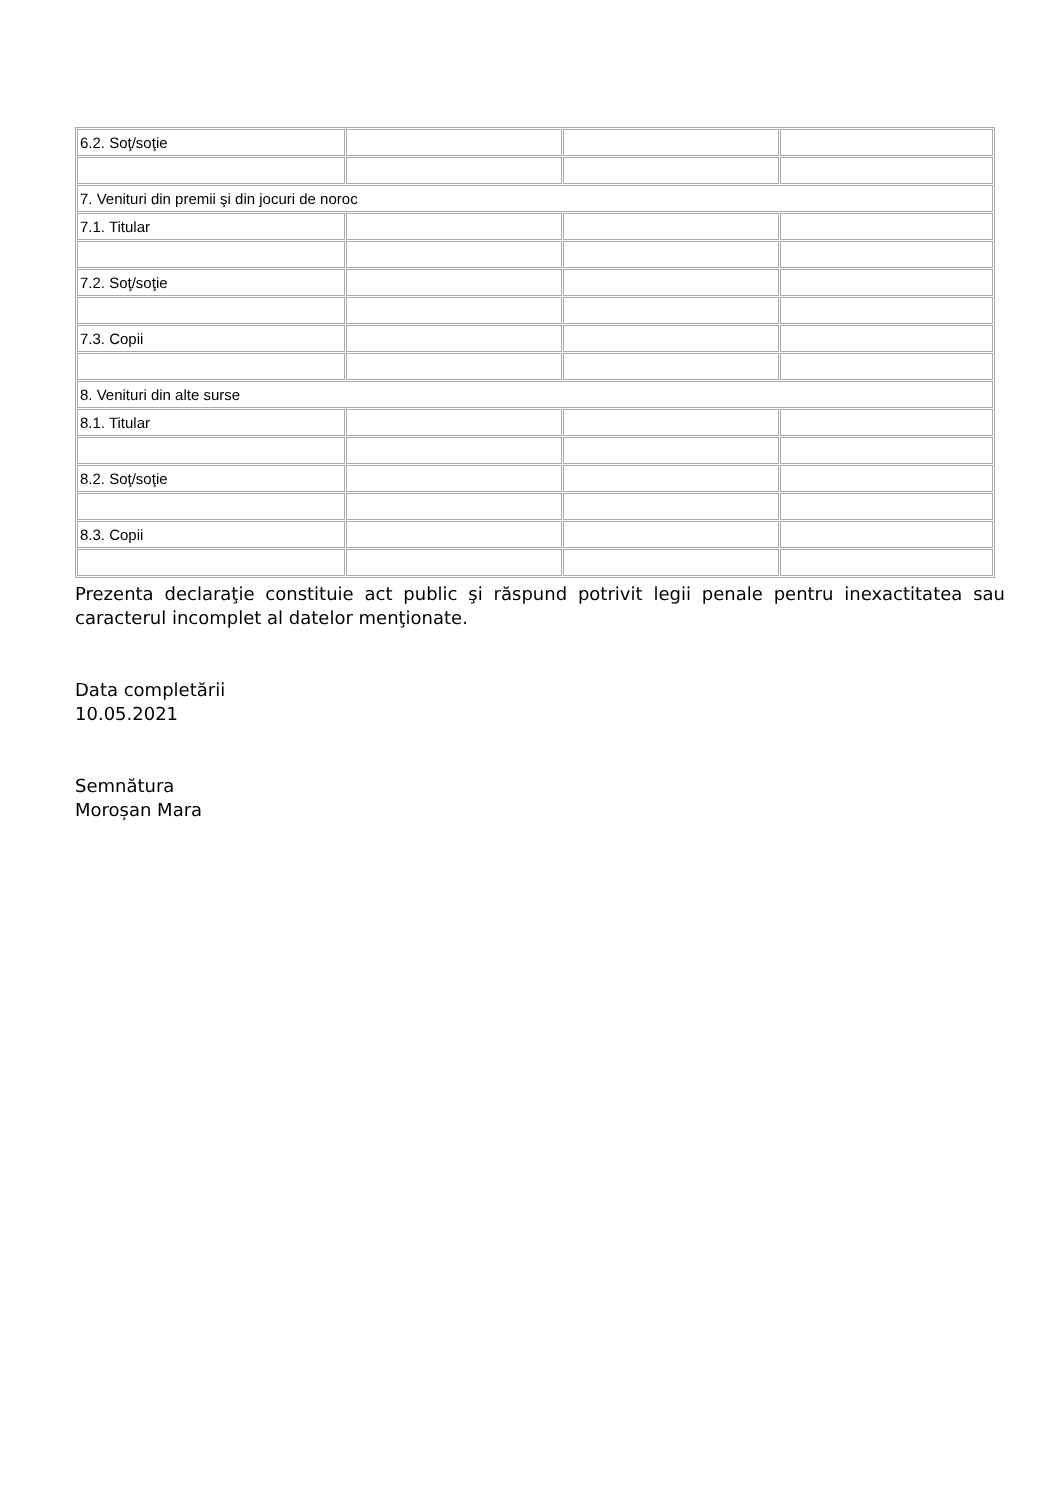| 6.2. Soţ/soţie | | | |
| 7. Venituri din premii şi din jocuri de noroc | | | |
| 7.1. Titular | | | |
| 7.2. Soţ/soţie | | | |
| 7.3. Copii | | | |
| 8. Venituri din alte surse | | | |
| 8.1. Titular | | | |
| 8.2. Soţ/soţie | | | |
| 8.3. Copii | | | |
Prezenta declaraţie constituie act public şi răspund potrivit legii penale pentru inexactitatea sau caracterul incomplet al datelor menţionate.
Data completării
10.05.2021
Semnătura
Moroșan Mara